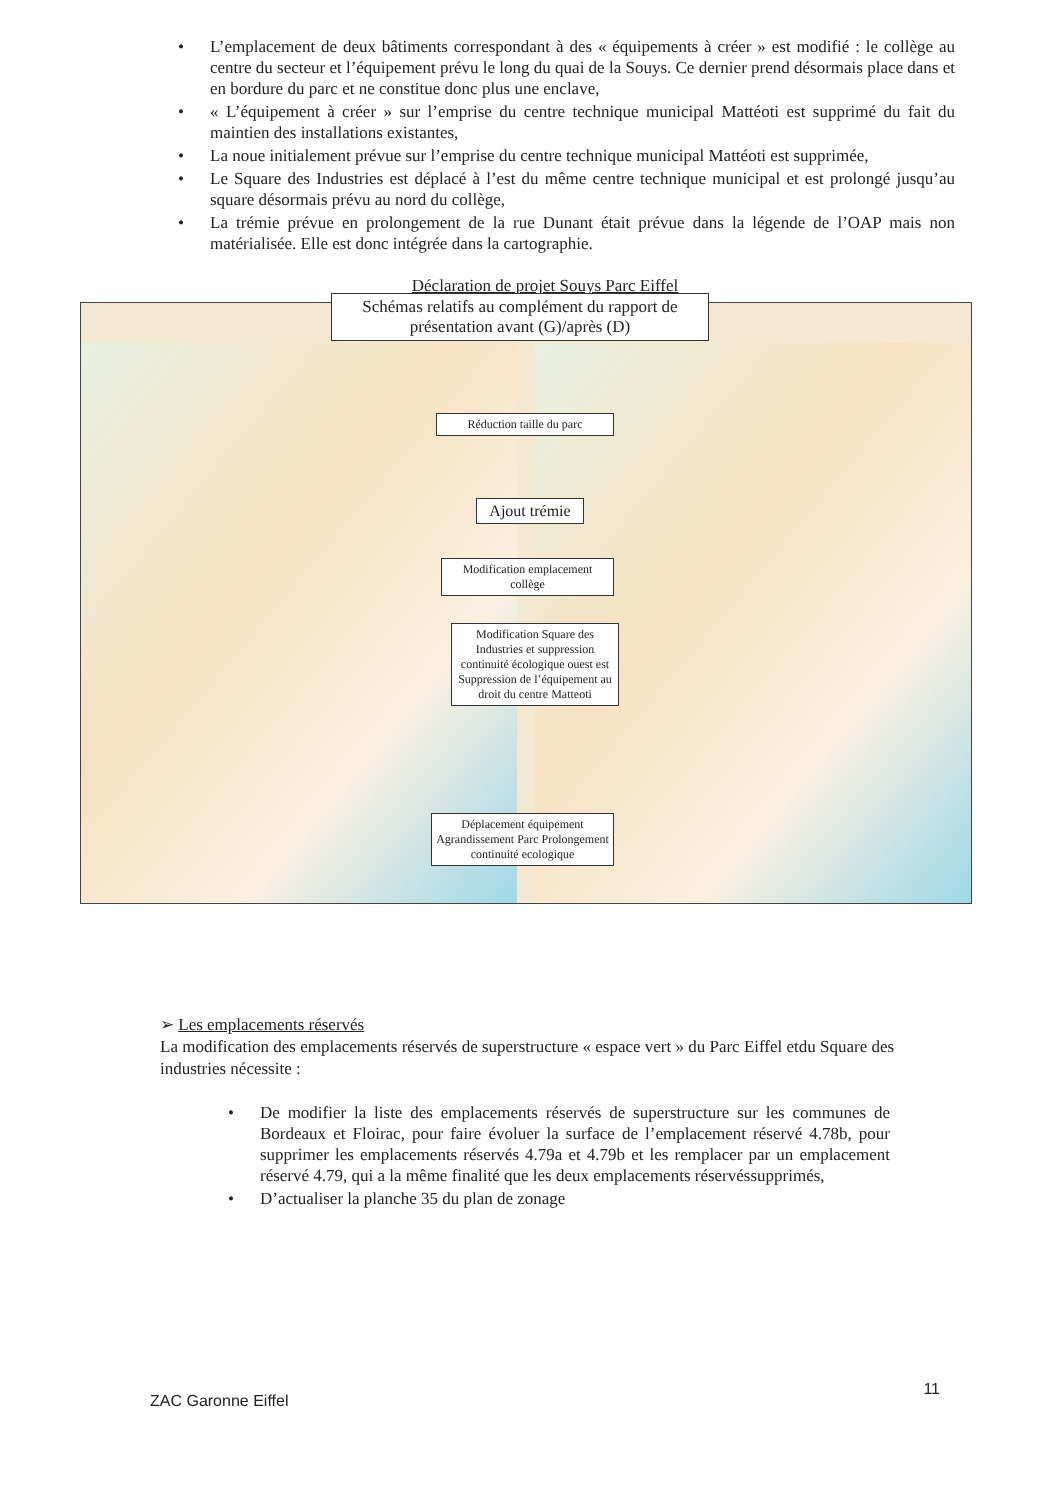• L’emplacement de deux bâtiments correspondant à des « équipements à créer » est modifié : le collège au centre du secteur et l’équipement prévu le long du quai de la Souys. Ce dernier prend désormais place dans et en bordure du parc et ne constitue donc plus une enclave,
• « L’équipement à créer » sur l’emprise du centre technique municipal Mattéoti est supprimé du fait du maintien des installations existantes,
• La noue initialement prévue sur l’emprise du centre technique municipal Mattéoti est supprimée,
• Le Square des Industries est déplacé à l’est du même centre technique municipal et est prolongé jusqu’au square désormais prévu au nord du collège,
• La trémie prévue en prolongement de la rue Dunant était prévue dans la légende de l’OAP mais non matérialisée. Elle est donc intégrée dans la cartographie.
Déclaration de projet Souys Parc Eiffel
Schémas relatifs au complément du rapport de présentation avant (G)/après (D)
Réduction taille du parc
Ajout trémie
Modification emplacement collège
Modification Square des Industries et suppression continuité écologique ouest est Suppression de l’équipement au droit du centre Matteoti
Déplacement équipement Agrandissement Parc Prolongement continuité ecologique
➢ Les emplacements réservés
La modification des emplacements réservés de superstructure « espace vert » du Parc Eiffel etdu Square des industries nécessite :
• De modifier la liste des emplacements réservés de superstructure sur les communes de Bordeaux et Floirac, pour faire évoluer la surface de l’emplacement réservé 4.78b, pour supprimer les emplacements réservés 4.79a et 4.79b et les remplacer par un emplacement réservé 4.79, qui a la même finalité que les deux emplacements réservéssupprimés,
• D’actualiser la planche 35 du plan de zonage
ZAC Garonne Eiffel 11